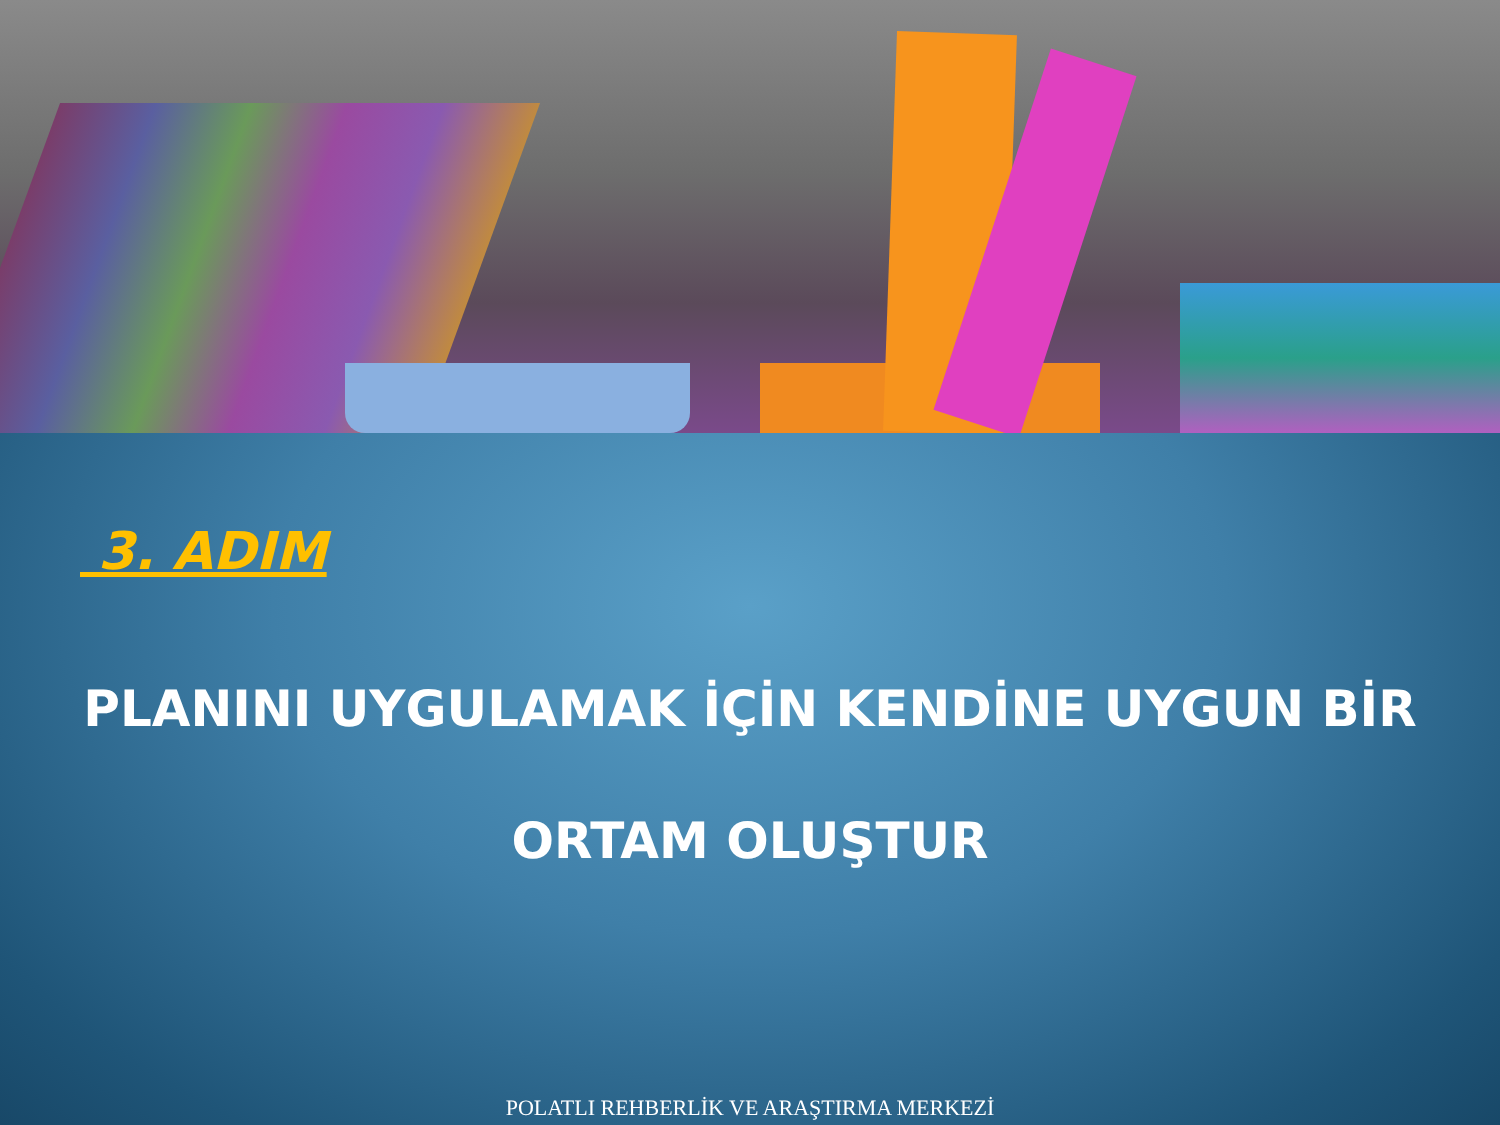3. ADIM
PLANINI UYGULAMAK İÇİN KENDİNE UYGUN BİR
ORTAM OLUŞTUR
POLATLI REHBERLİK VE ARAŞTIRMA MERKEZİ